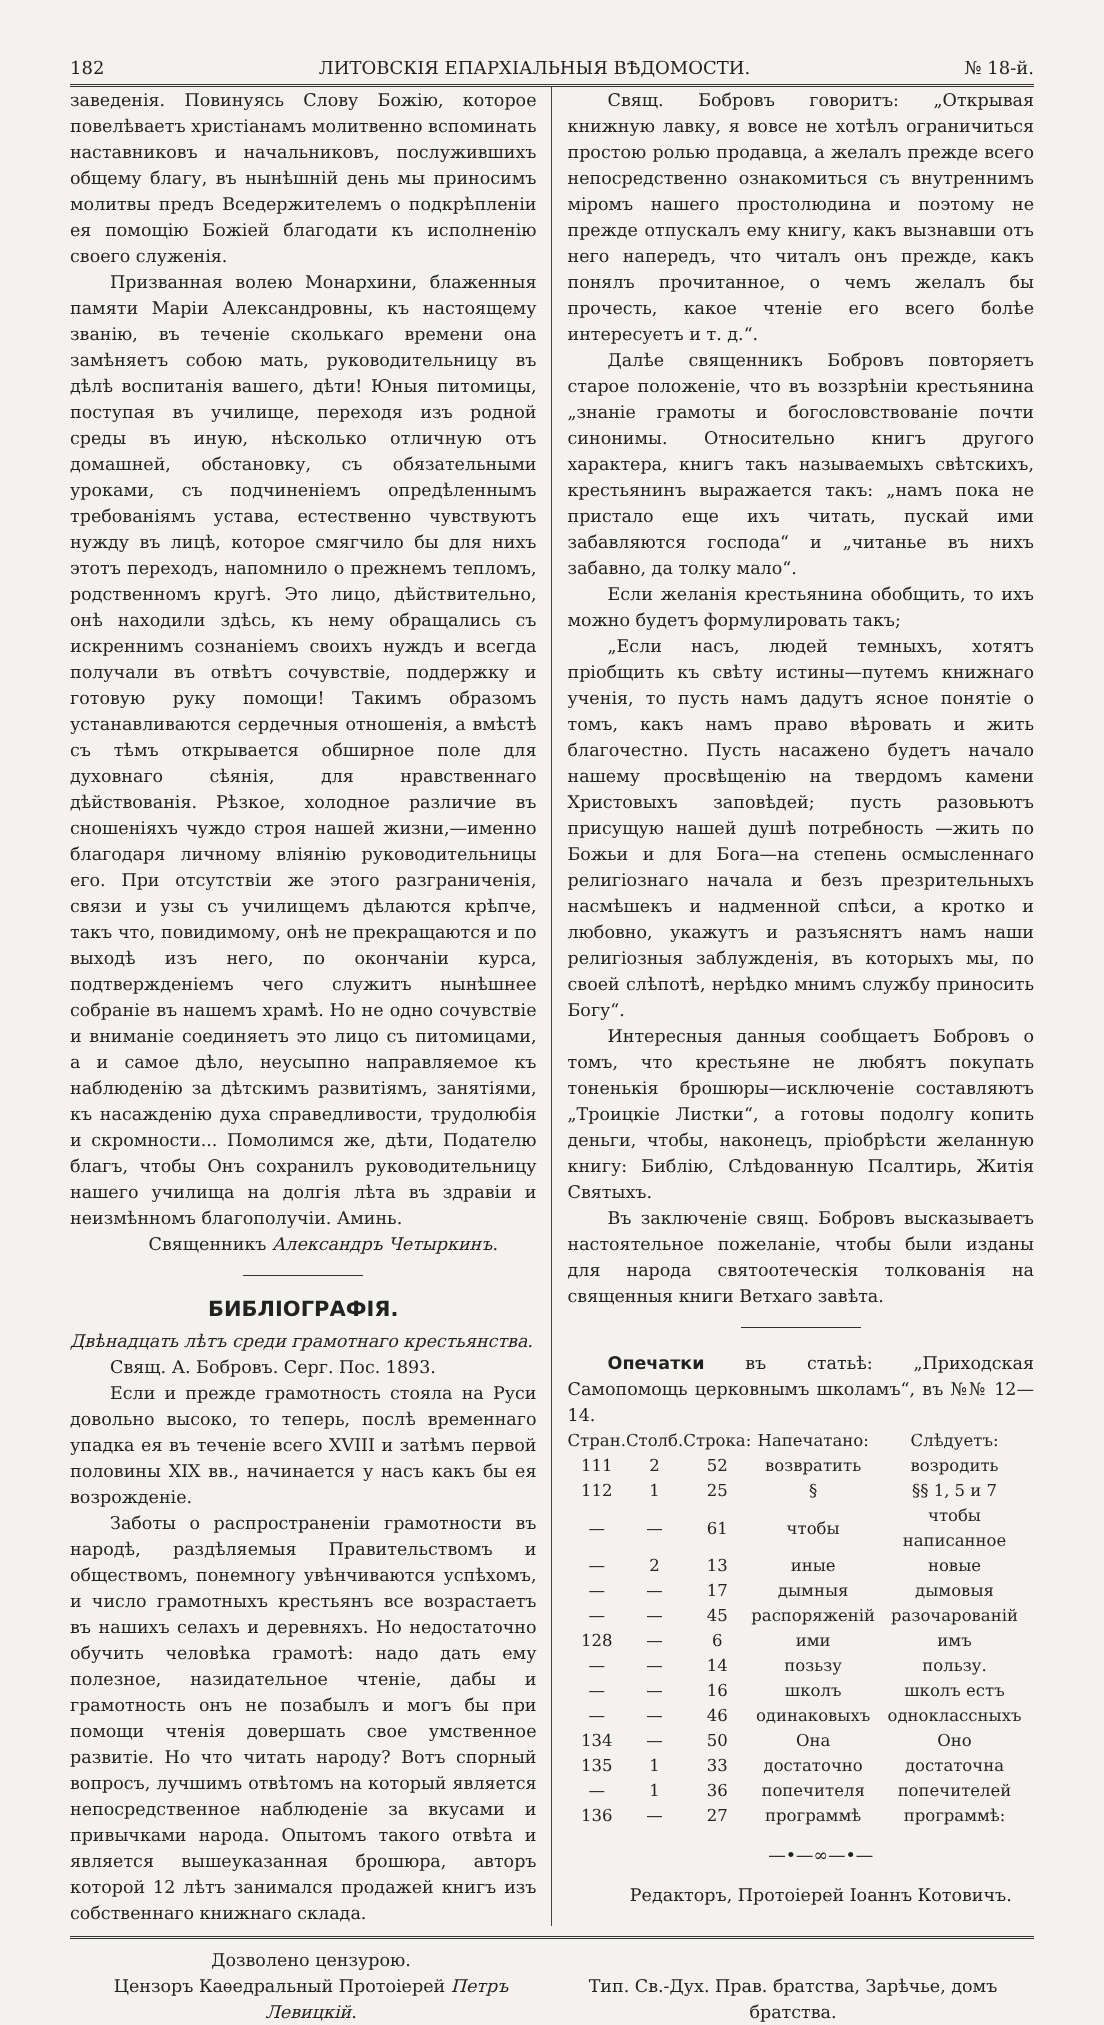182 ЛИТОВСКІЯ ЕПАРХІАЛЬНЫЯ ВѢДОМОСТИ. № 18-й.
заведенія. Повинуясь Слову Божію, которое повелѣваетъ христіанамъ молитвенно вспоминать наставниковъ и начальниковъ, послужившихъ общему благу, въ нынѣшній день мы приносимъ молитвы предъ Вседержителемъ о подкрѣпленіи ея помощію Божіей благодати къ исполненію своего служенія.
Призванная волею Монархини, блаженныя памяти Маріи Александровны, къ настоящему званію, въ теченіе сколькаго времени она замѣняетъ собою мать, руководительницу въ дѣлѣ воспитанія вашего, дѣти! Юныя питомицы, поступая въ училище, переходя изъ родной среды въ иную, нѣсколько отличную отъ домашней, обстановку, съ обязательными уроками, съ подчиненіемъ опредѣленнымъ требованіямъ устава, естественно чувствуютъ нужду въ лицѣ, которое смягчило бы для нихъ этотъ переходъ, напомнило о прежнемъ тепломъ, родственномъ кругѣ. Это лицо, дѣйствительно, онѣ находили здѣсь, къ нему обращались съ искреннимъ сознаніемъ своихъ нуждъ и всегда получали въ отвѣтъ сочувствіе, поддержку и готовую руку помощи! Такимъ образомъ устанавливаются сердечныя отношенія, а вмѣстѣ съ тѣмъ открывается обширное поле для духовнаго сѣянія, для нравственнаго дѣйствованія. Рѣзкое, холодное различие въ сношеніяхъ чуждо строя нашей жизни,—именно благодаря личному вліянію руководительницы его. При отсутствіи же этого разграниченія, связи и узы съ училищемъ дѣлаются крѣпче, такъ что, повидимому, онѣ не прекращаются и по выходѣ изъ него, по окончаніи курса, подтвержденіемъ чего служитъ нынѣшнее собраніе въ нашемъ храмѣ. Но не одно сочувствіе и вниманіе соединяетъ это лицо съ питомицами, а и самое дѣло, неусыпно направляемое къ наблюденію за дѣтскимъ развитіямъ, занятіями, къ насажденію духа справедливости, трудолюбія и скромности... Помолимся же, дѣти, Подателю благъ, чтобы Онъ сохранилъ руководительницу нашего училища на долгія лѣта въ здравіи и неизмѣнномъ благополучіи. Аминь.
Священникъ Александръ Четыркинъ.
БИБЛІОГРАФІЯ.
Двѣнадцать лѣтъ среди грамотнаго крестьянства.
Свящ. А. Бобровъ. Серг. Пос. 1893.
Если и прежде грамотность стояла на Руси довольно высоко, то теперь, послѣ временнаго упадка ея въ теченіе всего XVIII и затѣмъ первой половины XIX вв., начинается у насъ какъ бы ея возрожденіе.
Заботы о распространеніи грамотности въ народѣ, раздѣляемыя Правительствомъ и обществомъ, понемногу увѣнчиваются успѣхомъ, и число грамотныхъ крестьянъ все возрастаетъ въ нашихъ селахъ и деревняхъ. Но недостаточно обучить человѣка грамотѣ: надо дать ему полезное, назидательное чтеніе, дабы и грамотность онъ не позабылъ и могъ бы при помощи чтенія довершать свое умственное развитіе. Но что читать народу? Вотъ спорный вопросъ, лучшимъ отвѣтомъ на который является непосредственное наблюденіе за вкусами и привычками народа. Опытомъ такого отвѣта и является вышеуказанная брошюра, авторъ которой 12 лѣтъ занимался продажей книгъ изъ собственнаго книжнаго склада.
Свящ. Бобровъ говоритъ: „Открывая книжную лавку, я вовсе не хотѣлъ ограничиться простою ролью продавца, а желалъ прежде всего непосредственно ознакомиться съ внутреннимъ міромъ нашего простолюдина и поэтому не прежде отпускалъ ему книгу, какъ вызнавши отъ него напередъ, что читалъ онъ прежде, какъ понялъ прочитанное, о чемъ желалъ бы прочесть, какое чтеніе его всего болѣе интересуетъ и т. д.“.
Далѣе священникъ Бобровъ повторяетъ старое положеніе, что въ воззрѣніи крестьянина „знаніе грамоты и богословствованіе почти синонимы. Относительно книгъ другого характера, книгъ такъ называемыхъ свѣтскихъ, крестьянинъ выражается такъ: „намъ пока не пристало еще ихъ читать, пускай ими забавляются господа“ и „читанье въ нихъ забавно, да толку мало“.
Если желанія крестьянина обобщить, то ихъ можно будетъ формулировать такъ;
„Если насъ, людей темныхъ, хотятъ пріобщить къ свѣту истины—путемъ книжнаго ученія, то пусть намъ дадутъ ясное понятіе о томъ, какъ намъ право вѣровать и жить благочестно. Пусть насажено будетъ начало нашему просвѣщенію на твердомъ камени Христовыхъ заповѣдей; пусть разовьютъ присущую нашей душѣ потребность —жить по Божьи и для Бога—на степень осмысленнаго религіознаго начала и безъ презрительныхъ насмѣшекъ и надменной спѣси, а кротко и любовно, укажутъ и разъяснятъ намъ наши религіозныя заблужденія, въ которыхъ мы, по своей слѣпотѣ, нерѣдко мнимъ службу приносить Богу“.
Интересныя данныя сообщаетъ Бобровъ о томъ, что крестьяне не любятъ покупать тоненькія брошюры—исключеніе составляютъ „Троицкіе Листки“, а готовы подолгу копить деньги, чтобы, наконецъ, пріобрѣсти желанную книгу: Библію, Слѣдованную Псалтирь, Житія Святыхъ.
Въ заключеніе свящ. Бобровъ высказываетъ настоятельное пожеланіе, чтобы были изданы для народа святоотеческія толкованія на священныя книги Ветхаго завѣта.
Опечатки въ статьѣ: „Приходская Самопомощь церковнымъ школамъ“, въ №№ 12—14.
| Стран. | Столб. | Строка: | Напечатано: | Слѣдуетъ: |
| --- | --- | --- | --- | --- |
| 111 | 2 | 52 | возвратить | возродить |
| 112 | 1 | 25 | § | §§ 1, 5 и 7 |
| — | — | 61 | чтобы | чтобы написанное |
| — | 2 | 13 | иные | новые |
| — | — | 17 | дымныя | дымовыя |
| — | — | 45 | распоряженій | разочарованій |
| 128 | — | 6 | ими | имъ |
| — | — | 14 | позьзу | пользу. |
| — | — | 16 | школъ | школъ естъ |
| — | — | 46 | одинаковыхъ | одноклассныхъ |
| 134 | — | 50 | Она | Оно |
| 135 | 1 | 33 | достаточно | достаточна |
| — | 1 | 36 | попечителя | попечителей |
| 136 | — | 27 | программѣ | программѣ: |
—•—∞—•—
Редакторъ, Протоіерей Іоаннъ Котовичъ.
Дозволено цензурою.
Цензоръ Каѳедральный Протоіерей Петръ Левицкій.
Тип. Св.-Дух. Прав. братства, Зарѣчье, домъ братства.